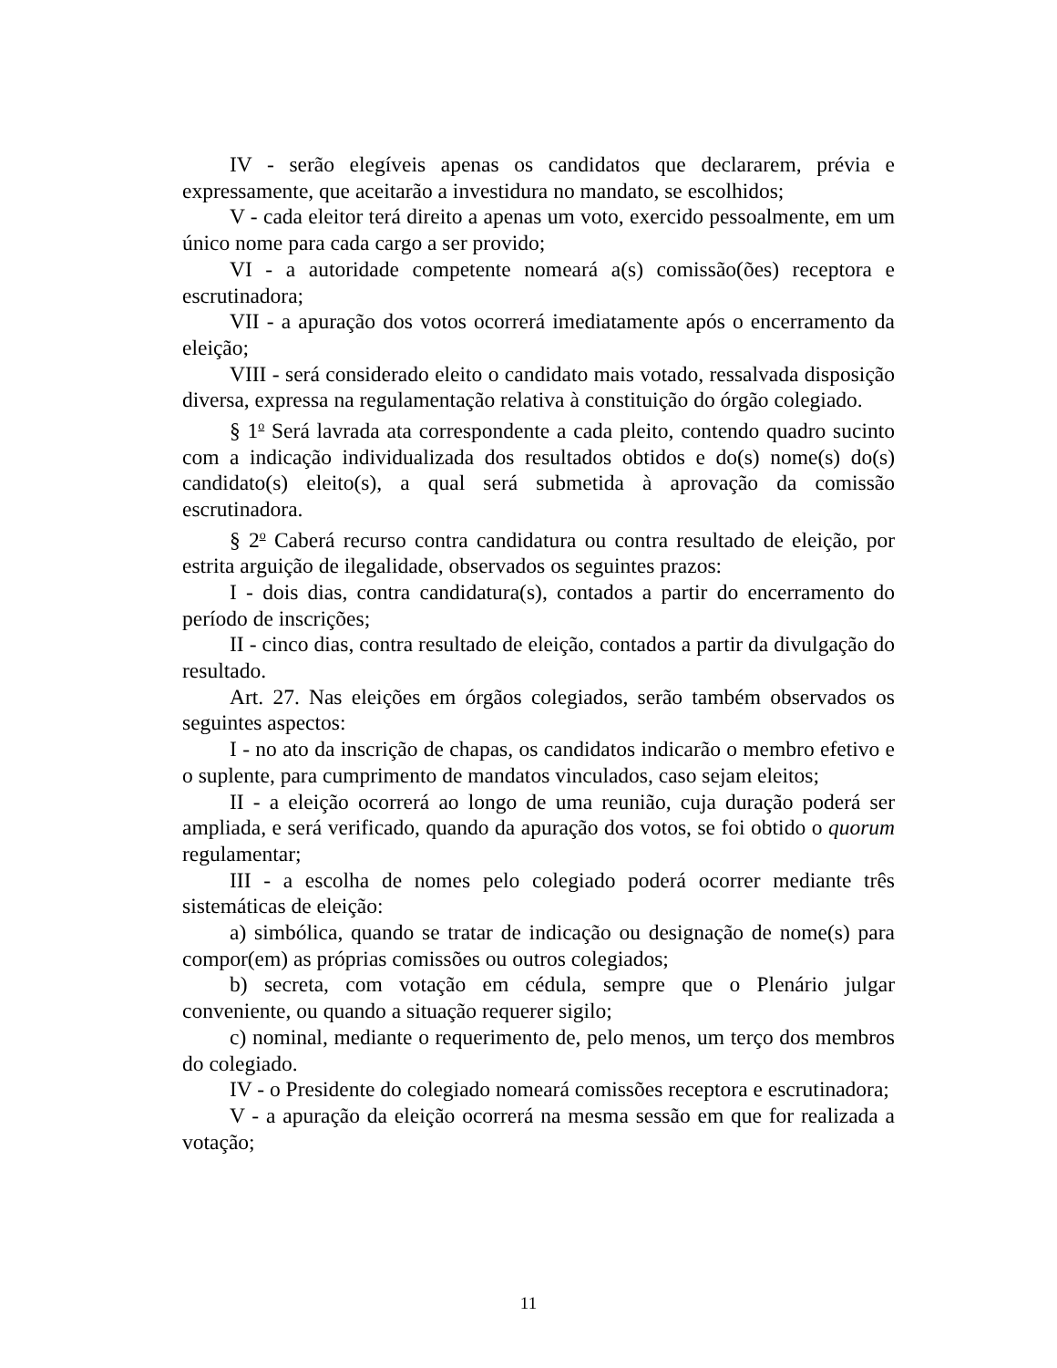IV - serão elegíveis apenas os candidatos que declararem, prévia e expressamente, que aceitarão a investidura no mandato, se escolhidos;
V - cada eleitor terá direito a apenas um voto, exercido pessoalmente, em um único nome para cada cargo a ser provido;
VI - a autoridade competente nomeará a(s) comissão(ões) receptora e escrutinadora;
VII - a apuração dos votos ocorrerá imediatamente após o encerramento da eleição;
VIII - será considerado eleito o candidato mais votado, ressalvada disposição diversa, expressa na regulamentação relativa à constituição do órgão colegiado.
§ 1<sup>o</sup> Será lavrada ata correspondente a cada pleito, contendo quadro sucinto com a indicação individualizada dos resultados obtidos e do(s) nome(s) do(s) candidato(s) eleito(s), a qual será submetida à aprovação da comissão escrutinadora.
§ 2<sup>o</sup> Caberá recurso contra candidatura ou contra resultado de eleição, por estrita arguição de ilegalidade, observados os seguintes prazos:
I - dois dias, contra candidatura(s), contados a partir do encerramento do período de inscrições;
II - cinco dias, contra resultado de eleição, contados a partir da divulgação do resultado.
Art. 27. Nas eleições em órgãos colegiados, serão também observados os seguintes aspectos:
I - no ato da inscrição de chapas, os candidatos indicarão o membro efetivo e o suplente, para cumprimento de mandatos vinculados, caso sejam eleitos;
II - a eleição ocorrerá ao longo de uma reunião, cuja duração poderá ser ampliada, e será verificado, quando da apuração dos votos, se foi obtido o quorum regulamentar;
III - a escolha de nomes pelo colegiado poderá ocorrer mediante três sistemáticas de eleição:
a) simbólica, quando se tratar de indicação ou designação de nome(s) para compor(em) as próprias comissões ou outros colegiados;
b) secreta, com votação em cédula, sempre que o Plenário julgar conveniente, ou quando a situação requerer sigilo;
c) nominal, mediante o requerimento de, pelo menos, um terço dos membros do colegiado.
IV - o Presidente do colegiado nomeará comissões receptora e escrutinadora;
V - a apuração da eleição ocorrerá na mesma sessão em que for realizada a votação;
11